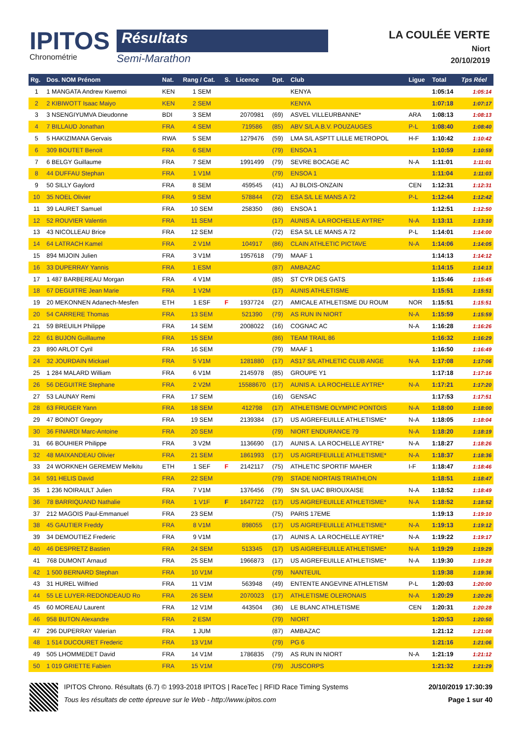IPITOS
Chronométrie
Résultats
Semi-Marathon
LA COULÉE VERTE
Niort
20/10/2019
| Rg. | Dos. NOM Prénom | Nat. | Rang / Cat. | S. | Licence | Dpt. | Club | Ligue | Total | Tps Réel |
| --- | --- | --- | --- | --- | --- | --- | --- | --- | --- | --- |
| 1 | 1 MANGATA Andrew Kwemoi | KEN | 1 SEM | | | | KENYA | | 1:05:14 | 1:05:14 |
| 2 | 2 KIBIWOTT Isaac Maiyo | KEN | 2 SEM | | | | KENYA | | 1:07:18 | 1:07:17 |
| 3 | 3 NSENGIYUMVA Dieudonne | BDI | 3 SEM | | 2070981 | (69) | ASVEL VILLEURBANNE* | ARA | 1:08:13 | 1:08:13 |
| 4 | 7 BILLAUD Jonathan | FRA | 4 SEM | | 719586 | (85) | ABV S/L A.B.V. POUZAUGES | P-L | 1:08:40 | 1:08:40 |
| 5 | 5 HAKIZIMANA Gervais | RWA | 5 SEM | | 1279476 | (59) | LMA S/L ASPTT LILLE METROPOL | H-F | 1:10:42 | 1:10:42 |
| 6 | 309 BOUTET Benoit | FRA | 6 SEM | | | (79) | ENSOA 1 | | 1:10:59 | 1:10:59 |
| 7 | 6 BELGY Guillaume | FRA | 7 SEM | | 1991499 | (79) | SEVRE BOCAGE AC | N-A | 1:11:01 | 1:11:01 |
| 8 | 44 DUFFAU Stephan | FRA | 1 V1M | | | (79) | ENSOA 1 | | 1:11:04 | 1:11:03 |
| 9 | 50 SILLY Gaylord | FRA | 8 SEM | | 459545 | (41) | AJ BLOIS-ONZAIN | CEN | 1:12:31 | 1:12:31 |
| 10 | 35 NOEL Olivier | FRA | 9 SEM | | 578844 | (72) | ESA S/L LE MANS A 72 | P-L | 1:12:44 | 1:12:42 |
| 11 | 39 LAURET Samuel | FRA | 10 SEM | | 258350 | (86) | ENSOA 1 | | 1:12:51 | 1:12:50 |
| 12 | 52 ROUVIER Valentin | FRA | 11 SEM | | | (17) | AUNIS A. LA ROCHELLE AYTRE* | N-A | 1:13:11 | 1:13:10 |
| 13 | 43 NICOLLEAU Brice | FRA | 12 SEM | | | (72) | ESA S/L LE MANS A 72 | P-L | 1:14:01 | 1:14:00 |
| 14 | 64 LATRACH Kamel | FRA | 2 V1M | | 104917 | (86) | CLAIN ATHLETIC PICTAVE | N-A | 1:14:06 | 1:14:05 |
| 15 | 894 MIJOIN Julien | FRA | 3 V1M | | 1957618 | (79) | MAAF 1 | | 1:14:13 | 1:14:12 |
| 16 | 33 DUPERRAY Yannis | FRA | 1 ESM | | | (87) | AMBAZAC | | 1:14:15 | 1:14:13 |
| 17 | 1 487 BARBEREAU Morgan | FRA | 4 V1M | | | (85) | ST CYR DES GATS | | 1:15:46 | 1:15:45 |
| 18 | 67 DEGUITRE Jean Marie | FRA | 1 V2M | | | (17) | AUNIS ATHLETISME | | 1:15:51 | 1:15:51 |
| 19 | 20 MEKONNEN Adanech-Mesfen | ETH | 1 ESF | F | 1937724 | (27) | AMICALE ATHLETISME DU ROUM | NOR | 1:15:51 | 1:15:51 |
| 20 | 54 CARRERE Thomas | FRA | 13 SEM | | 521390 | (79) | AS RUN IN NIORT | N-A | 1:15:59 | 1:15:59 |
| 21 | 59 BREUILH Philippe | FRA | 14 SEM | | 2008022 | (16) | COGNAC AC | N-A | 1:16:28 | 1:16:26 |
| 22 | 61 BUJON Guillaume | FRA | 15 SEM | | | (86) | TEAM TRAIL 86 | | 1:16:32 | 1:16:29 |
| 23 | 890 ARLOT Cyril | FRA | 16 SEM | | | (79) | MAAF 1 | | 1:16:50 | 1:16:49 |
| 24 | 32 JOURDAIN Mickael | FRA | 5 V1M | | 1281880 | (17) | AS17 S/L ATHLETIC CLUB ANGE | N-A | 1:17:08 | 1:17:06 |
| 25 | 1 284 MALARD William | FRA | 6 V1M | | 2145978 | (85) | GROUPE Y1 | | 1:17:18 | 1:17:16 |
| 26 | 56 DEGUITRE Stephane | FRA | 2 V2M | | 15588670 | (17) | AUNIS A. LA ROCHELLE AYTRE* | N-A | 1:17:21 | 1:17:20 |
| 27 | 53 LAUNAY Remi | FRA | 17 SEM | | | (16) | GENSAC | | 1:17:53 | 1:17:51 |
| 28 | 63 FRUGER Yann | FRA | 18 SEM | | 412798 | (17) | ATHLETISME OLYMPIC PONTOIS | N-A | 1:18:00 | 1:18:00 |
| 29 | 47 BOINOT Gregory | FRA | 19 SEM | | 2139384 | (17) | US AIGREFEUILLE ATHLETISME* | N-A | 1:18:05 | 1:18:04 |
| 30 | 36 FINARDI Marc-Antoine | FRA | 20 SEM | | | (79) | NIORT ENDURANCE 79 | N-A | 1:18:20 | 1:18:19 |
| 31 | 66 BOUHIER Philippe | FRA | 3 V2M | | 1136690 | (17) | AUNIS A. LA ROCHELLE AYTRE* | N-A | 1:18:27 | 1:18:26 |
| 32 | 48 MAIXANDEAU Olivier | FRA | 21 SEM | | 1861993 | (17) | US AIGREFEUILLE ATHLETISME* | N-A | 1:18:37 | 1:18:36 |
| 33 | 24 WORKNEH GEREMEW Melkitu | ETH | 1 SEF | F | 2142117 | (75) | ATHLETIC SPORTIF MAHER | I-F | 1:18:47 | 1:18:46 |
| 34 | 591 HELIS David | FRA | 22 SEM | | | (79) | STADE NIORTAIS TRIATHLON | | 1:18:51 | 1:18:47 |
| 35 | 1 236 NOIRAULT Julien | FRA | 7 V1M | | 1376456 | (79) | SN S/L UAC BRIOUXAISE | N-A | 1:18:52 | 1:18:49 |
| 36 | 78 BARRIQUAND Nathalie | FRA | 1 V1F | F | 1647722 | (17) | US AIGREFEUILLE ATHLETISME* | N-A | 1:18:52 | 1:18:52 |
| 37 | 212 MAGOIS Paul-Emmanuel | FRA | 23 SEM | | | (75) | PARIS 17EME | | 1:19:13 | 1:19:10 |
| 38 | 45 GAUTIER Freddy | FRA | 8 V1M | | 898055 | (17) | US AIGREFEUILLE ATHLETISME* | N-A | 1:19:13 | 1:19:12 |
| 39 | 34 DEMOUTIEZ Frederic | FRA | 9 V1M | | | (17) | AUNIS A. LA ROCHELLE AYTRE* | N-A | 1:19:22 | 1:19:17 |
| 40 | 46 DESPRETZ Bastien | FRA | 24 SEM | | 513345 | (17) | US AIGREFEUILLE ATHLETISME* | N-A | 1:19:29 | 1:19:29 |
| 41 | 768 DUMONT Arnaud | FRA | 25 SEM | | 1966873 | (17) | US AIGREFEUILLE ATHLETISME* | N-A | 1:19:30 | 1:19:28 |
| 42 | 1 500 BERNARD Stephan | FRA | 10 V1M | | | (79) | NANTEUIL | | 1:19:38 | 1:19:36 |
| 43 | 31 HUREL Wilfried | FRA | 11 V1M | | 563948 | (49) | ENTENTE ANGEVINE ATHLETISM | P-L | 1:20:03 | 1:20:00 |
| 44 | 55 LE LUYER-REDONDEAUD Ro | FRA | 26 SEM | | 2070023 | (17) | ATHLETISME OLERONAIS | N-A | 1:20:29 | 1:20:26 |
| 45 | 60 MOREAU Laurent | FRA | 12 V1M | | 443504 | (36) | LE BLANC ATHLETISME | CEN | 1:20:31 | 1:20:28 |
| 46 | 958 BUTON Alexandre | FRA | 2 ESM | | | (79) | NIORT | | 1:20:53 | 1:20:50 |
| 47 | 296 DUPERRAY Valerian | FRA | 1 JUM | | | (87) | AMBAZAC | | 1:21:12 | 1:21:08 |
| 48 | 1 514 DUCOURET Frederic | FRA | 13 V1M | | | (79) | PG 6 | | 1:21:16 | 1:21:06 |
| 49 | 505 LHOMMEDET David | FRA | 14 V1M | | 1786835 | (79) | AS RUN IN NIORT | N-A | 1:21:19 | 1:21:12 |
| 50 | 1 019 GRIETTE Fabien | FRA | 15 V1M | | | (79) | JUSCORPS | | 1:21:32 | 1:21:29 |
IPITOS Chrono. Résultats (6.7) © 1993-2018 IPITOS | RaceTec | RFID Race Timing Systems
Tous les résultats de cette épreuve sur le Web - http://www.ipitos.com
20/10/2019 17:30:39
Page 1 sur 40